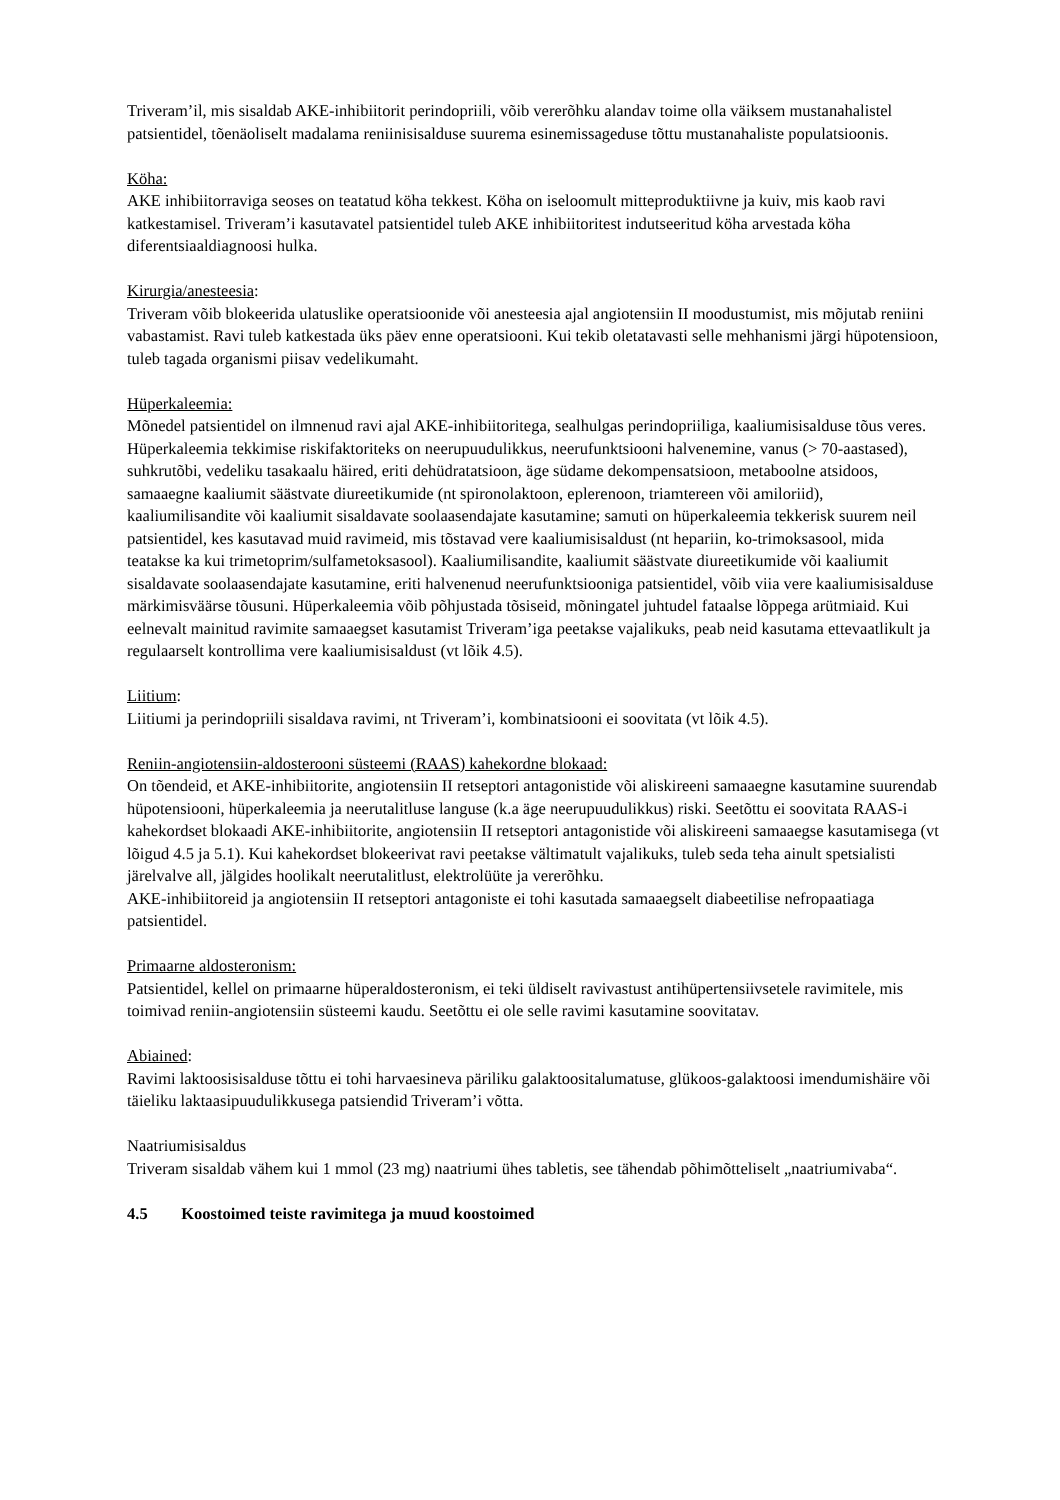Triveram’il, mis sisaldab AKE-inhibiitorit perindopriili, võib vererõhku alandav toime olla väiksem mustanahalistel patsientidel, tõenäoliselt madalama reniinisisalduse suurema esinemissageduse tõttu mustanahaliste populatsioonis.
Köha:
AKE inhibiitorraviga seoses on teatatud köha tekkest. Köha on iseloomult mitteproduktiivne ja kuiv, mis kaob ravi katkestamisel. Triveram’i kasutavatel patsientidel tuleb AKE inhibiitoritest indutseeritud köha arvestada köha diferentsiaaldiagnoosi hulka.
Kirurgia/anesteesia:
Triveram võib blokeerida ulatuslike operatsioonide või anesteesia ajal angiotensiin II moodustumist, mis mõjutab reniini vabastamist. Ravi tuleb katkestada üks päev enne operatsiooni. Kui tekib oletatavasti selle mehhanismi järgi hüpotensioon, tuleb tagada organismi piisav vedelikumaht.
Hüperkaleemia:
Mõnedel patsientidel on ilmnenud ravi ajal AKE-inhibiitoritega, sealhulgas perindopriiliga, kaaliumisisalduse tõus veres. Hüperkaleemia tekkimise riskifaktoriteks on neerupuudulikkus, neerufunktsiooni halvenemine, vanus (> 70-aastased), suhkrutõbi, vedeliku tasakaalu häired, eriti dehüdratatsioon, äge südame dekompensatsioon, metaboolne atsidoos, samaaegne kaaliumit säästvate diureetikumide (nt spironolaktoon, eplerenoon, triamtereen või amiloriid), kaaliumilisandite või kaaliumit sisaldavate soolaasendajate kasutamine; samuti on hüperkaleemia tekkerisk suurem neil patsientidel, kes kasutavad muid ravimeid, mis tõstavad vere kaaliumisisaldust (nt hepariin, ko-trimoksasool, mida teatakse ka kui trimetoprim/sulfametoksasool). Kaaliumilisandite, kaaliumit säästvate diureetikumide või kaaliumit sisaldavate soolaasendajate kasutamine, eriti halvenenud neerufunktsiooniga patsientidel, võib viia vere kaaliumisisalduse märkimisväärse tõusuni. Hüperkaleemia võib põhjustada tõsiseid, mõningatel juhtudel fataalse lõppega arütmiaid. Kui eelnevalt mainitud ravimite samaaegset kasutamist Triveram’iga peetakse vajalikuks, peab neid kasutama ettevaatlikult ja regulaarselt kontrollima vere kaaliumisisaldust (vt lõik 4.5).
Liitium:
Liitiumi ja perindopriili sisaldava ravimi, nt Triveram’i, kombinatsiooni ei soovitata (vt lõik 4.5).
Reniin-angiotensiin-aldosterooni süsteemi (RAAS) kahekordne blokaad:
On tõendeid, et AKE-inhibiitorite, angiotensiin II retseptori antagonistide või aliskireeni samaaegne kasutamine suurendab hüpotensiooni, hüperkaleemia ja neerutalitluse languse (k.a äge neerupuudulikkus) riski. Seetõttu ei soovitata RAAS-i kahekordset blokaadi AKE-inhibiitorite, angiotensiin II retseptori antagonistide või aliskireeni samaaegse kasutamisega (vt lõigud 4.5 ja 5.1). Kui kahekordset blokeerivat ravi peetakse vältimatult vajalikuks, tuleb seda teha ainult spetsialisti järelvalve all, jälgides hoolikalt neerutalitlust, elektrolüüte ja vererõhku.
AKE-inhibiitoreid ja angiotensiin II retseptori antagoniste ei tohi kasutada samaaegselt diabeetilise nefropaatiaga patsientidel.
Primaarne aldosteronism:
Patsientidel, kellel on primaarne hüperaldosteronism, ei teki üldiselt ravivastust antihüpertensiivsetele ravimitele, mis toimivad reniin-angiotensiin süsteemi kaudu. Seetõttu ei ole selle ravimi kasutamine soovitatav.
Abiained:
Ravimi laktoosisisalduse tõttu ei tohi harvaesineva päriliku galaktoositalumatuse, glükoos-galaktoosi imendumishäire või täieliku laktaasipuudulikkusega patsiendid Triveram’i võtta.
Naatriumisisaldus
Triveram sisaldab vähem kui 1 mmol (23 mg) naatriumi ühes tabletis, see tähendab põhimõtteliselt „naatriumivaba“.
4.5 Koostoimed teiste ravimitega ja muud koostoimed